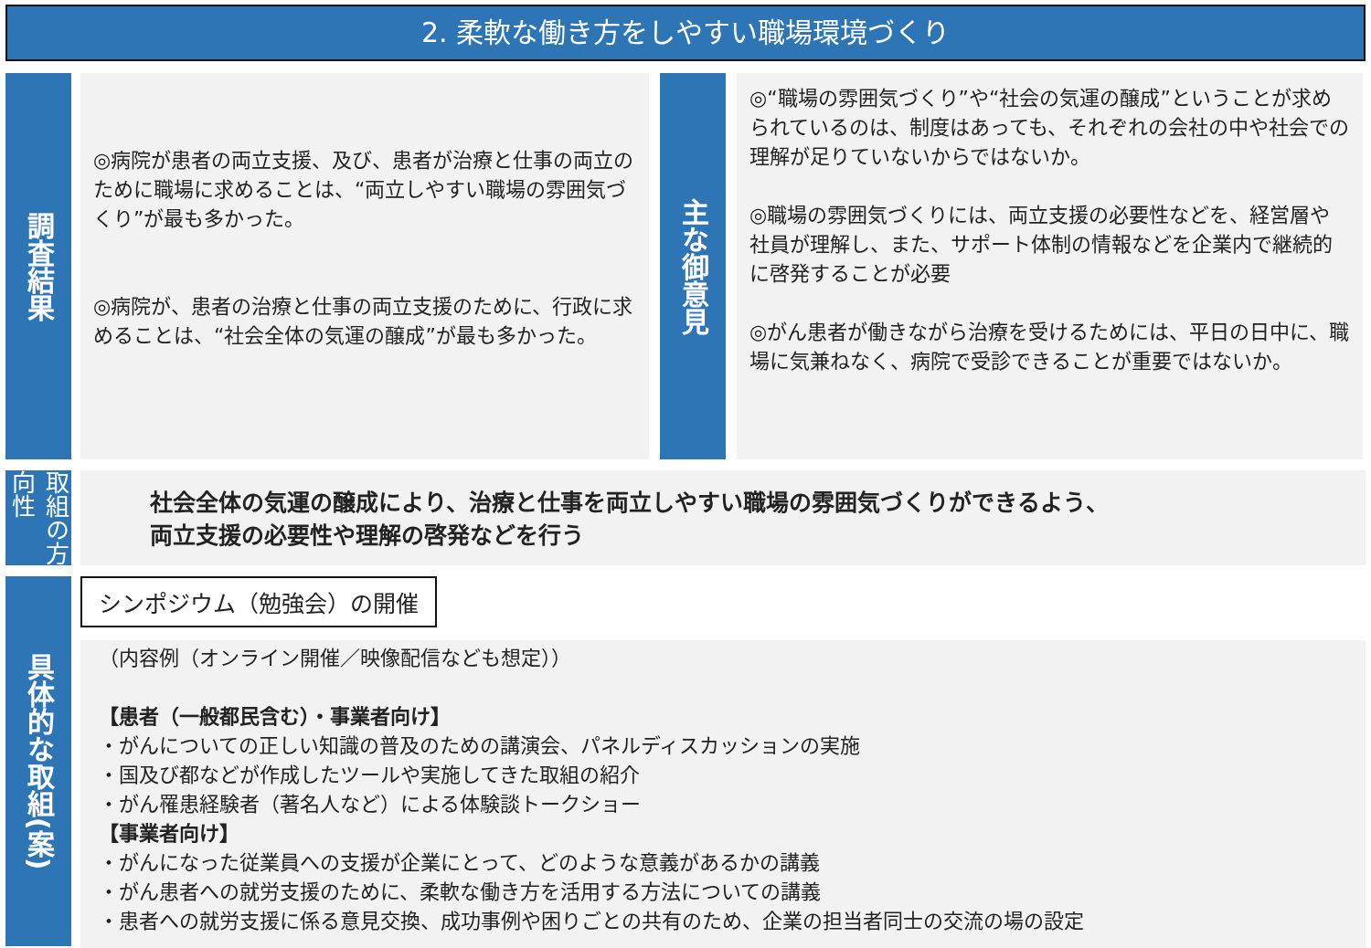2. 柔軟な働き方をしやすい職場環境づくり
調査結果
◎病院が患者の両立支援、及び、患者が治療と仕事の両立のために職場に求めることは、“両立しやすい職場の雰囲気づくり”が最も多かった。
◎病院が、患者の治療と仕事の両立支援のために、行政に求めることは、“社会全体の気運の醸成”が最も多かった。
主な御意見
◎“職場の雰囲気づくり”や“社会の気運の醸成”ということが求められているのは、制度はあっても、それぞれの会社の中や社会での理解が足りていないからではないか。
◎職場の雰囲気づくりには、両立支援の必要性などを、経営層や社員が理解し、また、サポート体制の情報などを企業内で継続的に啓発することが必要
◎がん患者が働きながら治療を受けるためには、平日の日中に、職場に気兼ねなく、病院で受診できることが重要ではないか。
取組の方向性
社会全体の気運の醸成により、治療と仕事を両立しやすい職場の雰囲気づくりができるよう、
両立支援の必要性や理解の啓発などを行う
具体的な取組(案)
シンポジウム（勉強会）の開催
（内容例（オンライン開催／映像配信なども想定））
【患者（一般都民含む）・事業者向け】
・がんについての正しい知識の普及のための講演会、パネルディスカッションの実施
・国及び都などが作成したツールや実施してきた取組の紹介
・がん罹患経験者（著名人など）による体験談トークショー
【事業者向け】
・がんになった従業員への支援が企業にとって、どのような意義があるかの講義
・がん患者への就労支援のために、柔軟な働き方を活用する方法についての講義
・患者への就労支援に係る意見交換、成功事例や困りごとの共有のため、企業の担当者同士の交流の場の設定